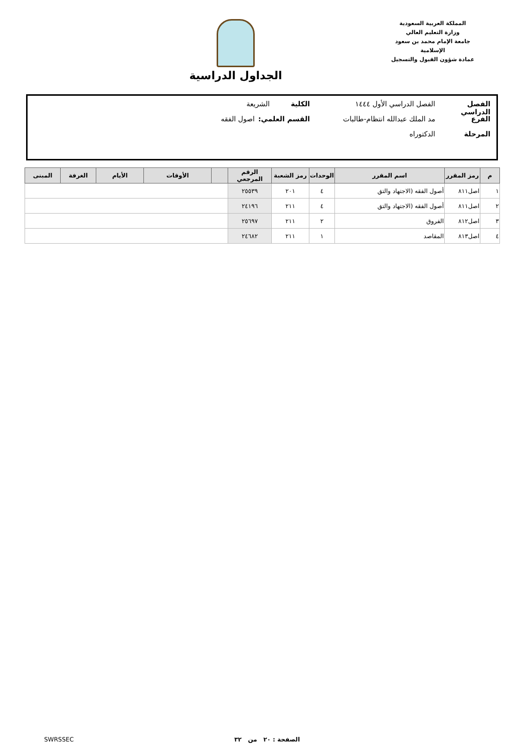المملكة العربية السعودية
وزارة التعليم العالي
جامعة الإمام محمد بن سعود الإسلامية
عمادة شؤون القبول والتسجيل
الجداول الدراسية
الفصل الدراسي الفصل الدراسي الأول ١٤٤٤ الكلية الشريعة
الفرع مد الملك عبدالله انتظام-طالبات القسم العلمي: اصول الفقه
المرحلة الدكتوراه
| م | رمز المقرر | اسم المقرر | الوحدات | رمز الشعبة | الرقم المرجعي | | الأوقات | الأيام | الغرفة | المبنى |
| --- | --- | --- | --- | --- | --- | --- | --- | --- | --- | --- |
| ١ | اصل٨١١ | أصول الفقه (الاجتهاد والتق | ٤ | ٢٠١ | ٢٥٥٣٩ | | | | | |
| ٢ | اصل٨١١ | أصول الفقه (الاجتهاد والتق | ٤ | ٢١١ | ٢٤١٩٦ | | | | | |
| ٣ | اصل٨١٢ | الفروق | ٢ | ٢١١ | ٢٥٦٩٧ | | | | | |
| ٤ | اصل٨١٣ | المقاصد | ١ | ٢١١ | ٢٤٦٨٢ | | | | | |
الصفحة : ٢٠ من ٣٢ SWRSSEC